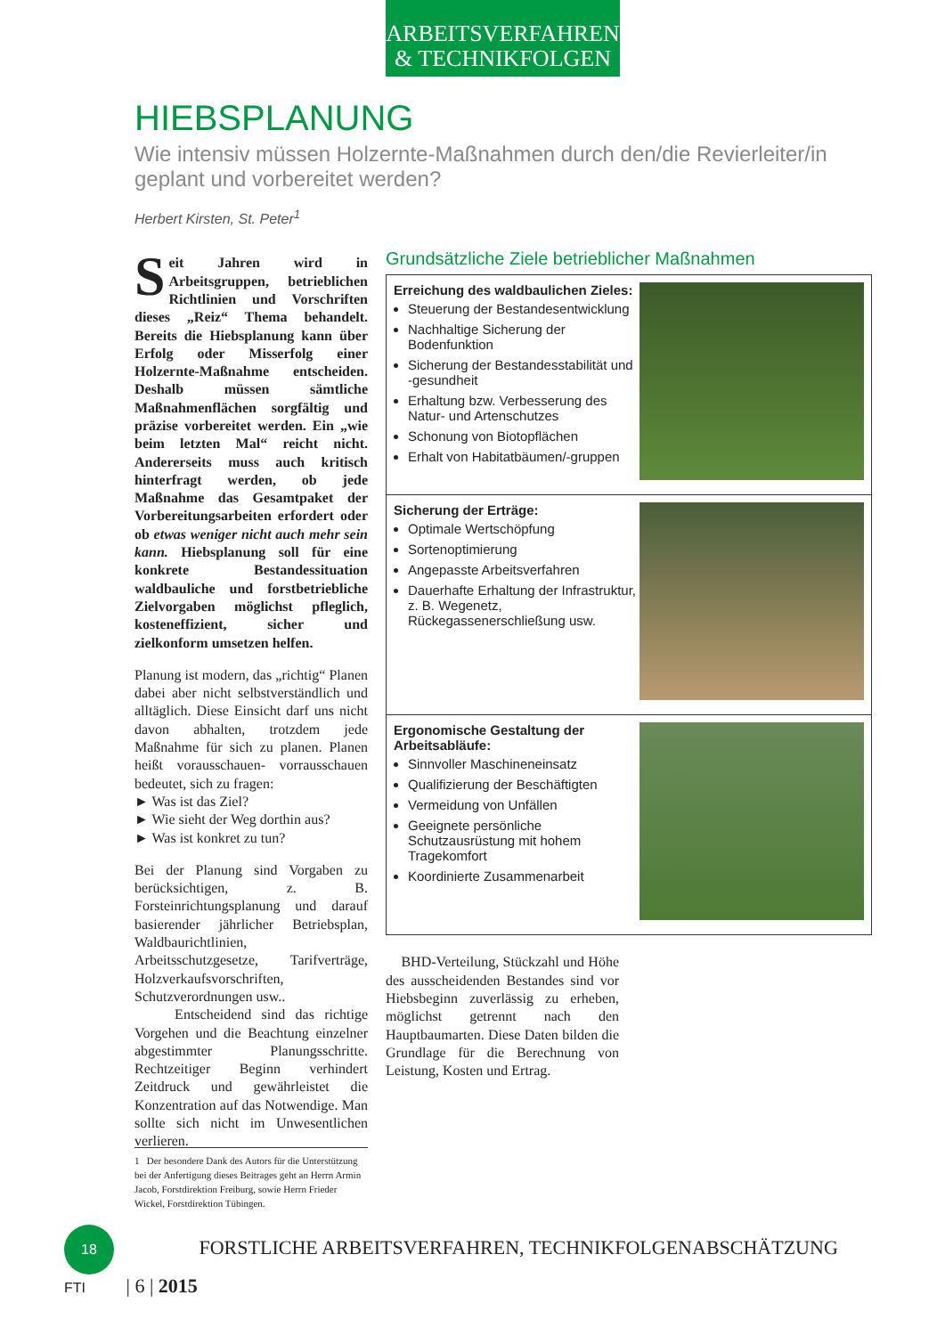ARBEITSVERFAHREN
& TECHNIKFOLGEN
HIEBSPLANUNG
Wie intensiv müssen Holzernte-Maßnahmen durch den/die Revierleiter/in geplant und vorbereitet werden?
Herbert Kirsten, St. Peter<sup>1</sup>
Seit Jahren wird in Arbeitsgruppen, betrieblichen Richtlinien und Vorschriften dieses „Reiz“ Thema behandelt. Bereits die Hiebsplanung kann über Erfolg oder Misserfolg einer Holzernte-Maßnahme entscheiden. Deshalb müssen sämtliche Maßnahmenflächen sorgfältig und präzise vorbereitet werden. Ein „wie beim letzten Mal“ reicht nicht. Andererseits muss auch kritisch hinterfragt werden, ob jede Maßnahme das Gesamtpaket der Vorbereitungsarbeiten erfordert oder ob etwas weniger nicht auch mehr sein kann. Hiebsplanung soll für eine konkrete Bestandessituation waldbauliche und forstbetriebliche Zielvorgaben möglichst pfleglich, kosteneffizient, sicher und zielkonform umsetzen helfen.
Planung ist modern, das „richtig“ Planen dabei aber nicht selbstverständlich und alltäglich. Diese Einsicht darf uns nicht davon abhalten, trotzdem jede Maßnahme für sich zu planen. Planen heißt vorausschauen- vorrausschauen bedeutet, sich zu fragen:
► Was ist das Ziel?
► Wie sieht der Weg dorthin aus?
► Was ist konkret zu tun?
Bei der Planung sind Vorgaben zu berücksichtigen, z. B. Forsteinrichtungsplanung und darauf basierender jährlicher Betriebsplan, Waldbaurichtlinien, Arbeitsschutzgesetze, Tarifverträge, Holzverkaufsvorschriften, Schutzverordnungen usw..
Entscheidend sind das richtige Vorgehen und die Beachtung einzelner abgestimmter Planungsschritte. Rechtzeitiger Beginn verhindert Zeitdruck und gewährleistet die Konzentration auf das Notwendige. Man sollte sich nicht im Unwesentlichen verlieren.
Grundsätzliche Ziele betrieblicher Maßnahmen
Erreichung des waldbaulichen Zieles:
Steuerung der Bestandesentwicklung
Nachhaltige Sicherung der Bodenfunktion
Sicherung der Bestandesstabilität und -gesundheit
Erhaltung bzw. Verbesserung des Natur- und Artenschutzes
Schonung von Biotopflächen
Erhalt von Habitatbäumen/-gruppen
Sicherung der Erträge:
Optimale Wertschöpfung
Sortenoptimierung
Angepasste Arbeitsverfahren
Dauerhafte Erhaltung der Infrastruktur, z. B. Wegenetz, Rückegassenerschließung usw.
Ergonomische Gestaltung der Arbeitsabläufe:
Sinnvoller Maschineneinsatz
Qualifizierung der Beschäftigten
Vermeidung von Unfällen
Geeignete persönliche Schutzausrüstung mit hohem Tragekomfort
Koordinierte Zusammenarbeit
BHD-Verteilung, Stückzahl und Höhe des ausscheidenden Bestandes sind vor Hiebsbeginn zuverlässig zu erheben, möglichst getrennt nach den Hauptbaumarten. Diese Daten bilden die Grundlage für die Berechnung von Leistung, Kosten und Ertrag.
1 Der besondere Dank des Autors für die Unterstützung bei der Anfertigung dieses Beitrages geht an Herrn Armin Jacob, Forstdirektion Freiburg, sowie Herrn Frieder Wickel, Forstdirektion Tübingen.
18 FORSTLICHE ARBEITSVERFAHREN, TECHNIKFOLGENABSCHÄTZUNG
FTI | 6 | 2015